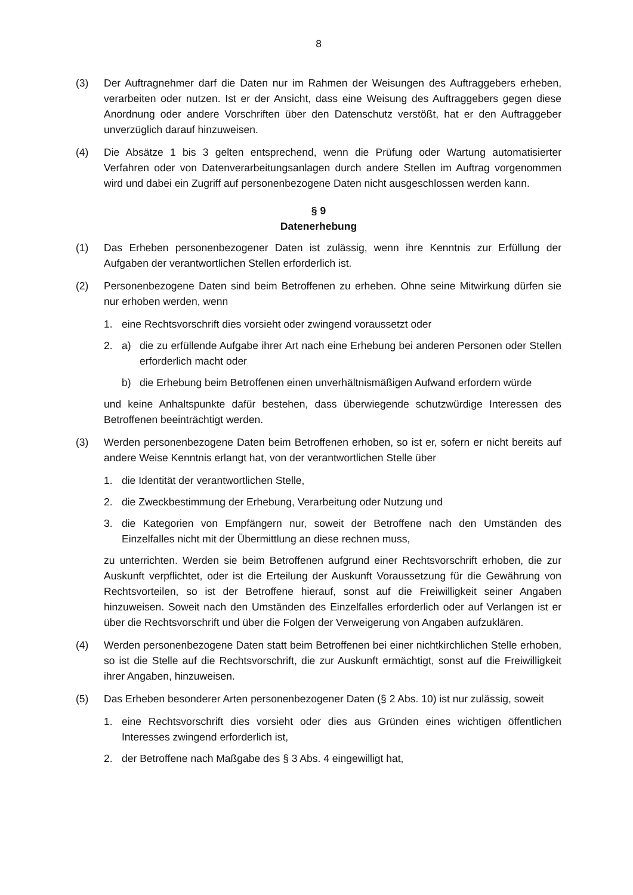8
(3) Der Auftragnehmer darf die Daten nur im Rahmen der Weisungen des Auftraggebers erheben, verarbeiten oder nutzen. Ist er der Ansicht, dass eine Weisung des Auftraggebers gegen diese Anordnung oder andere Vorschriften über den Datenschutz verstößt, hat er den Auftraggeber unverzüglich darauf hinzuweisen.
(4) Die Absätze 1 bis 3 gelten entsprechend, wenn die Prüfung oder Wartung automatisierter Verfahren oder von Datenverarbeitungsanlagen durch andere Stellen im Auftrag vorgenommen wird und dabei ein Zugriff auf personenbezogene Daten nicht ausgeschlossen werden kann.
§ 9
Datenerhebung
(1) Das Erheben personenbezogener Daten ist zulässig, wenn ihre Kenntnis zur Erfüllung der Aufgaben der verantwortlichen Stellen erforderlich ist.
(2) Personenbezogene Daten sind beim Betroffenen zu erheben. Ohne seine Mitwirkung dürfen sie nur erhoben werden, wenn
1. eine Rechtsvorschrift dies vorsieht oder zwingend voraussetzt oder
2. a) die zu erfüllende Aufgabe ihrer Art nach eine Erhebung bei anderen Personen oder Stellen erforderlich macht oder
b) die Erhebung beim Betroffenen einen unverhältnismäßigen Aufwand erfordern würde
und keine Anhaltspunkte dafür bestehen, dass überwiegende schutzwürdige Interessen des Betroffenen beeinträchtigt werden.
(3) Werden personenbezogene Daten beim Betroffenen erhoben, so ist er, sofern er nicht bereits auf andere Weise Kenntnis erlangt hat, von der verantwortlichen Stelle über
1. die Identität der verantwortlichen Stelle,
2. die Zweckbestimmung der Erhebung, Verarbeitung oder Nutzung und
3. die Kategorien von Empfängern nur, soweit der Betroffene nach den Umständen des Einzelfalles nicht mit der Übermittlung an diese rechnen muss,
zu unterrichten. Werden sie beim Betroffenen aufgrund einer Rechtsvorschrift erhoben, die zur Auskunft verpflichtet, oder ist die Erteilung der Auskunft Voraussetzung für die Gewährung von Rechtsvorteilen, so ist der Betroffene hierauf, sonst auf die Freiwilligkeit seiner Angaben hinzuweisen. Soweit nach den Umständen des Einzelfalles erforderlich oder auf Verlangen ist er über die Rechtsvorschrift und über die Folgen der Verweigerung von Angaben aufzuklären.
(4) Werden personenbezogene Daten statt beim Betroffenen bei einer nichtkirchlichen Stelle erhoben, so ist die Stelle auf die Rechtsvorschrift, die zur Auskunft ermächtigt, sonst auf die Freiwilligkeit ihrer Angaben, hinzuweisen.
(5) Das Erheben besonderer Arten personenbezogener Daten (§ 2 Abs. 10) ist nur zulässig, soweit
1. eine Rechtsvorschrift dies vorsieht oder dies aus Gründen eines wichtigen öffentlichen Interesses zwingend erforderlich ist,
2. der Betroffene nach Maßgabe des § 3 Abs. 4 eingewilligt hat,